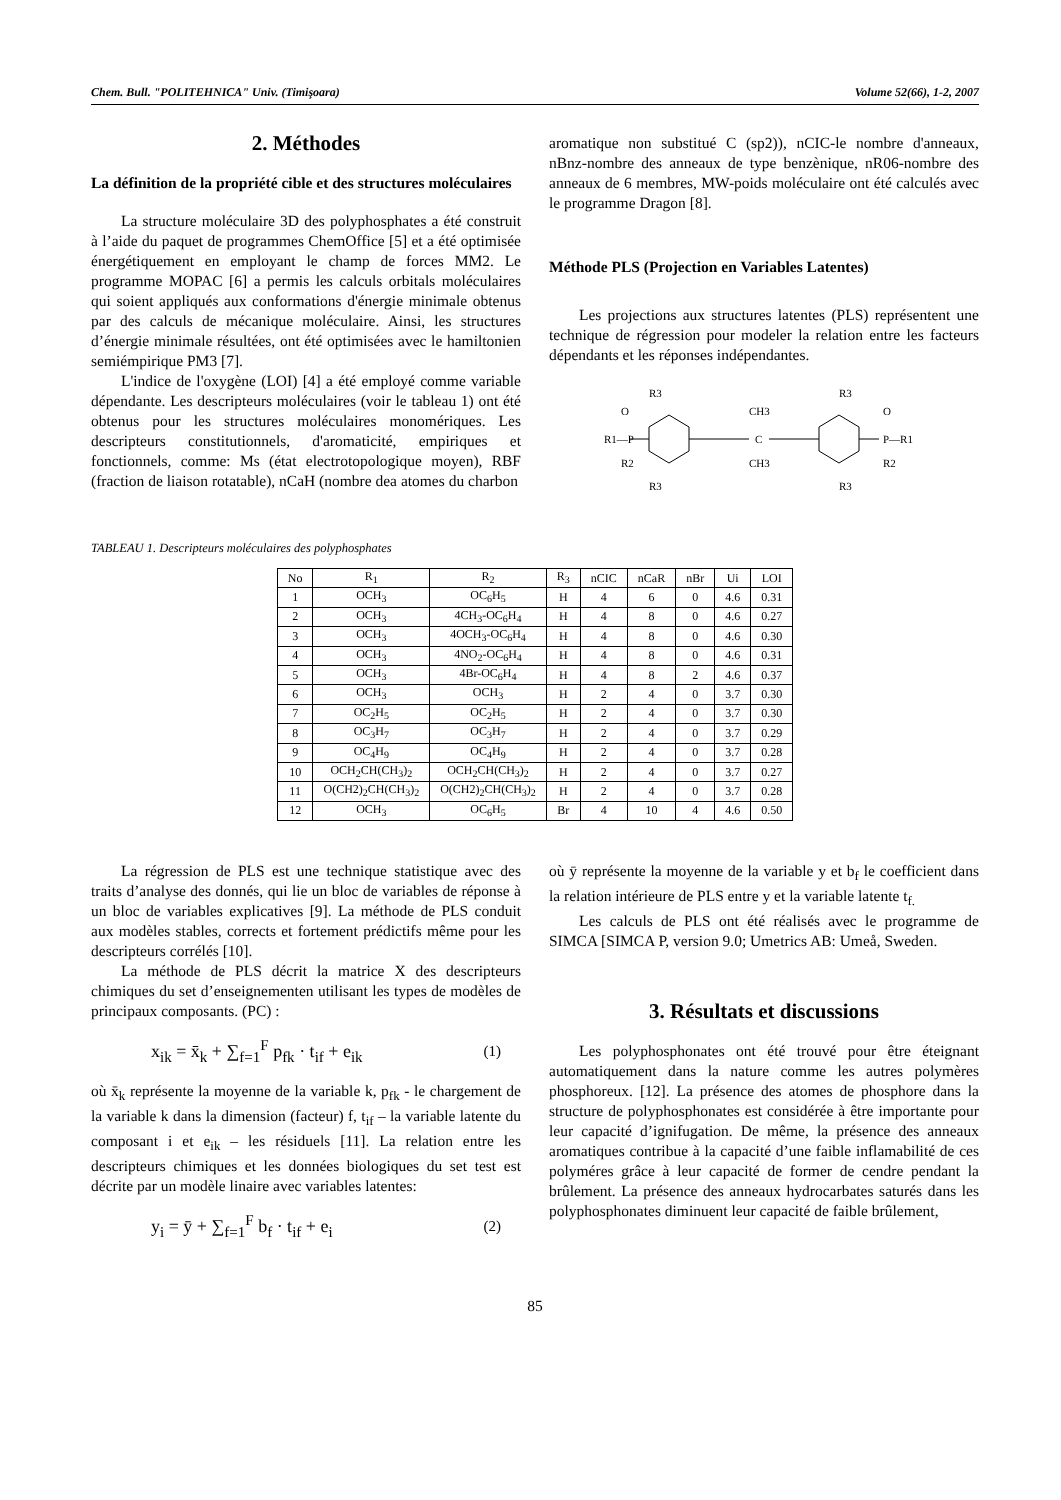Chem. Bull. "POLITEHNICA" Univ. (Timişoara) Volume 52(66), 1-2, 2007
2. Méthodes
La définition de la propriété cible et des structures moléculaires
La structure moléculaire 3D des polyphosphates a été construit à l’aide du paquet de programmes ChemOffice [5] et a été optimisée énergétiquement en employant le champ de forces MM2. Le programme MOPAC [6] a permis les calculs orbitals moléculaires qui soient appliqués aux conformations d'énergie minimale obtenus par des calculs de mécanique moléculaire. Ainsi, les structures d’énergie minimale résultées, ont été optimisées avec le hamiltonien semiémpirique PM3 [7].
L'indice de l'oxygène (LOI) [4] a été employé comme variable dépendante. Les descripteurs moléculaires (voir le tableau 1) ont été obtenus pour les structures moléculaires monomériques. Les descripteurs constitutionnels, d'aromaticité, empiriques et fonctionnels, comme: Ms (état electrotopologique moyen), RBF (fraction de liaison rotatable), nCaH (nombre dea atomes du charbon
aromatique non substitué C (sp2)), nCIC-le nombre d'anneaux, nBnz-nombre des anneaux de type benzènique, nR06-nombre des anneaux de 6 membres, MW-poids moléculaire ont été calculés avec le programme Dragon [8].
Méthode PLS (Projection en Variables Latentes)
Les projections aux structures latentes (PLS) représentent une technique de régression pour modeler la relation entre les facteurs dépendants et les réponses indépendantes.
R1—P
O
R2
C
CH3
CH3
P—R1
O
R2
R3
R3
R3
R3
TABLEAU 1. Descripteurs moléculaires des polyphosphates
| No | R<sub>1</sub> | R<sub>2</sub> | R<sub>3</sub> | nCIC | nCaR | nBr | Ui | LOI |
| --- | --- | --- | --- | --- | --- | --- | --- | --- |
| 1 | OCH<sub>3</sub> | OC<sub>6</sub>H<sub>5</sub> | H | 4 | 6 | 0 | 4.6 | 0.31 |
| 2 | OCH<sub>3</sub> | 4CH<sub>3</sub>-OC<sub>6</sub>H<sub>4</sub> | H | 4 | 8 | 0 | 4.6 | 0.27 |
| 3 | OCH<sub>3</sub> | 4OCH<sub>3</sub>-OC<sub>6</sub>H<sub>4</sub> | H | 4 | 8 | 0 | 4.6 | 0.30 |
| 4 | OCH<sub>3</sub> | 4NO<sub>2</sub>-OC<sub>6</sub>H<sub>4</sub> | H | 4 | 8 | 0 | 4.6 | 0.31 |
| 5 | OCH<sub>3</sub> | 4Br-OC<sub>6</sub>H<sub>4</sub> | H | 4 | 8 | 2 | 4.6 | 0.37 |
| 6 | OCH<sub>3</sub> | OCH<sub>3</sub> | H | 2 | 4 | 0 | 3.7 | 0.30 |
| 7 | OC<sub>2</sub>H<sub>5</sub> | OC<sub>2</sub>H<sub>5</sub> | H | 2 | 4 | 0 | 3.7 | 0.30 |
| 8 | OC<sub>3</sub>H<sub>7</sub> | OC<sub>3</sub>H<sub>7</sub> | H | 2 | 4 | 0 | 3.7 | 0.29 |
| 9 | OC<sub>4</sub>H<sub>9</sub> | OC<sub>4</sub>H<sub>9</sub> | H | 2 | 4 | 0 | 3.7 | 0.28 |
| 10 | OCH<sub>2</sub>CH(CH<sub>3</sub>)<sub>2</sub> | OCH<sub>2</sub>CH(CH<sub>3</sub>)<sub>2</sub> | H | 2 | 4 | 0 | 3.7 | 0.27 |
| 11 | O(CH2)<sub>2</sub>CH(CH<sub>3</sub>)<sub>2</sub> | O(CH2)<sub>2</sub>CH(CH<sub>3</sub>)<sub>2</sub> | H | 2 | 4 | 0 | 3.7 | 0.28 |
| 12 | OCH<sub>3</sub> | OC<sub>6</sub>H<sub>5</sub> | Br | 4 | 10 | 4 | 4.6 | 0.50 |
La régression de PLS est une technique statistique avec des traits d’analyse des donnés, qui lie un bloc de variables de réponse à un bloc de variables explicatives [9]. La méthode de PLS conduit aux modèles stables, corrects et fortement prédictifs même pour les descripteurs corrélés [10].
La méthode de PLS décrit la matrice X des descripteurs chimiques du set d’enseignementen utilisant les types de modèles de principaux composants. (PC) :
x<sub>ik</sub> = x̄<sub>k</sub> + ∑<sub>f=1</sub><sup>F</sup> p<sub>fk</sub> · t<sub>if</sub> + e<sub>ik</sub> (1)
où x̄<sub>k</sub> représente la moyenne de la variable k, p<sub>fk</sub> - le chargement de la variable k dans la dimension (facteur) f, t<sub>if</sub> – la variable latente du composant i et e<sub>ik</sub> – les résiduels [11]. La relation entre les descripteurs chimiques et les données biologiques du set test est décrite par un modèle linaire avec variables latentes:
y<sub>i</sub> = ȳ + ∑<sub>f=1</sub><sup>F</sup> b<sub>f</sub> · t<sub>if</sub> + e<sub>i</sub> (2)
où ȳ représente la moyenne de la variable y et b<sub>f</sub> le coefficient dans la relation intérieure de PLS entre y et la variable latente t<sub>f.</sub>
Les calculs de PLS ont été réalisés avec le programme de SIMCA [SIMCA P, version 9.0; Umetrics AB: Umeå, Sweden.
3. Résultats et discussions
Les polyphosphonates ont été trouvé pour être éteignant automatiquement dans la nature comme les autres polymères phosphoreux. [12]. La présence des atomes de phosphore dans la structure de polyphosphonates est considérée à être importante pour leur capacité d’ignifugation. De même, la présence des anneaux aromatiques contribue à la capacité d’une faible inflamabilité de ces polyméres grâce à leur capacité de former de cendre pendant la brûlement. La présence des anneaux hydrocarbates saturés dans les polyphosphonates diminuent leur capacité de faible brûlement,
85